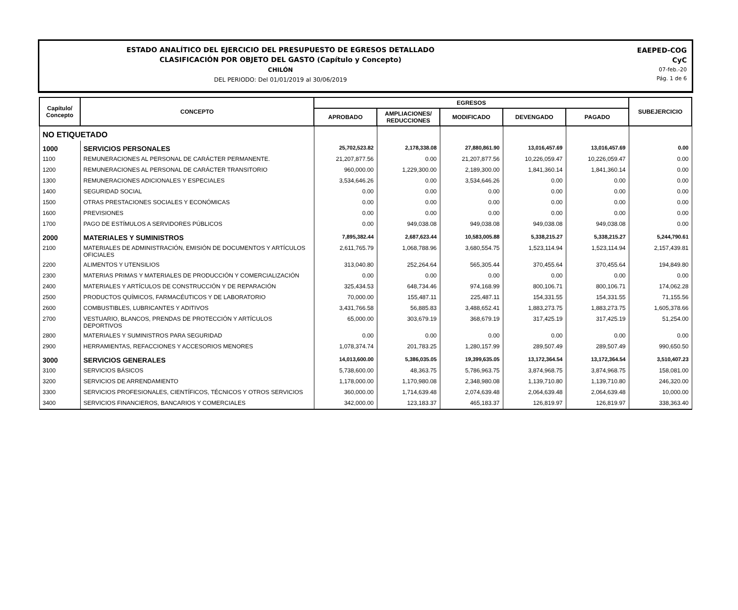ESTADO ANALÍTICO DEL EJERCICIO DEL PRESUPUESTO DE EGRESOS DETALLADO
CLASIFICACIÓN POR OBJETO DEL GASTO (Capítulo y Concepto)
CHILÓN
DEL PERIODO: Del 01/01/2019 al 30/06/2019
EAEPED-COG
CyC
07-feb.-20
Pág. 1 de 6
| Capítulo/ Concepto | CONCEPTO | EGRESOS | | | | | SUBEJERCICIO |
| --- | --- | --- | --- | --- | --- | --- | --- |
| | | APROBADO | AMPLIACIONES/ REDUCCIONES | MODIFICADO | DEVENGADO | PAGADO | |
| NO ETIQUETADO | | | | | | | |
| 1000 | SERVICIOS PERSONALES | 25,702,523.82 | 2,178,338.08 | 27,880,861.90 | 13,016,457.69 | 13,016,457.69 | 0.00 |
| 1100 | REMUNERACIONES AL PERSONAL DE CARÁCTER PERMANENTE. | 21,207,877.56 | 0.00 | 21,207,877.56 | 10,226,059.47 | 10,226,059.47 | 0.00 |
| 1200 | REMUNERACIONES AL PERSONAL DE CARÁCTER TRANSITORIO | 960,000.00 | 1,229,300.00 | 2,189,300.00 | 1,841,360.14 | 1,841,360.14 | 0.00 |
| 1300 | REMUNERACIONES ADICIONALES Y ESPECIALES | 3,534,646.26 | 0.00 | 3,534,646.26 | 0.00 | 0.00 | 0.00 |
| 1400 | SEGURIDAD SOCIAL | 0.00 | 0.00 | 0.00 | 0.00 | 0.00 | 0.00 |
| 1500 | OTRAS PRESTACIONES SOCIALES Y ECONÓMICAS | 0.00 | 0.00 | 0.00 | 0.00 | 0.00 | 0.00 |
| 1600 | PREVISIONES | 0.00 | 0.00 | 0.00 | 0.00 | 0.00 | 0.00 |
| 1700 | PAGO DE ESTÍMULOS A SERVIDORES PÚBLICOS | 0.00 | 949,038.08 | 949,038.08 | 949,038.08 | 949,038.08 | 0.00 |
| 2000 | MATERIALES Y SUMINISTROS | 7,895,382.44 | 2,687,623.44 | 10,583,005.88 | 5,338,215.27 | 5,338,215.27 | 5,244,790.61 |
| 2100 | MATERIALES DE ADMINISTRACIÓN, EMISIÓN DE DOCUMENTOS Y ARTÍCULOS OFICIALES | 2,611,765.79 | 1,068,788.96 | 3,680,554.75 | 1,523,114.94 | 1,523,114.94 | 2,157,439.81 |
| 2200 | ALIMENTOS Y UTENSILIOS | 313,040.80 | 252,264.64 | 565,305.44 | 370,455.64 | 370,455.64 | 194,849.80 |
| 2300 | MATERIAS PRIMAS Y MATERIALES DE PRODUCCIÓN Y COMERCIALIZACIÓN | 0.00 | 0.00 | 0.00 | 0.00 | 0.00 | 0.00 |
| 2400 | MATERIALES Y ARTÍCULOS DE CONSTRUCCIÓN Y DE REPARACIÓN | 325,434.53 | 648,734.46 | 974,168.99 | 800,106.71 | 800,106.71 | 174,062.28 |
| 2500 | PRODUCTOS QUÍMICOS, FARMACÉUTICOS Y DE LABORATORIO | 70,000.00 | 155,487.11 | 225,487.11 | 154,331.55 | 154,331.55 | 71,155.56 |
| 2600 | COMBUSTIBLES, LUBRICANTES Y ADITIVOS | 3,431,766.58 | 56,885.83 | 3,488,652.41 | 1,883,273.75 | 1,883,273.75 | 1,605,378.66 |
| 2700 | VESTUARIO, BLANCOS, PRENDAS DE PROTECCIÓN Y ARTÍCULOS DEPORTIVOS | 65,000.00 | 303,679.19 | 368,679.19 | 317,425.19 | 317,425.19 | 51,254.00 |
| 2800 | MATERIALES Y SUMINISTROS PARA SEGURIDAD | 0.00 | 0.00 | 0.00 | 0.00 | 0.00 | 0.00 |
| 2900 | HERRAMIENTAS, REFACCIONES Y ACCESORIOS MENORES | 1,078,374.74 | 201,783.25 | 1,280,157.99 | 289,507.49 | 289,507.49 | 990,650.50 |
| 3000 | SERVICIOS GENERALES | 14,013,600.00 | 5,386,035.05 | 19,399,635.05 | 13,172,364.54 | 13,172,364.54 | 3,510,407.23 |
| 3100 | SERVICIOS BÁSICOS | 5,738,600.00 | 48,363.75 | 5,786,963.75 | 3,874,968.75 | 3,874,968.75 | 158,081.00 |
| 3200 | SERVICIOS DE ARRENDAMIENTO | 1,178,000.00 | 1,170,980.08 | 2,348,980.08 | 1,139,710.80 | 1,139,710.80 | 246,320.00 |
| 3300 | SERVICIOS PROFESIONALES, CIENTÍFICOS, TÉCNICOS Y OTROS SERVICIOS | 360,000.00 | 1,714,639.48 | 2,074,639.48 | 2,064,639.48 | 2,064,639.48 | 10,000.00 |
| 3400 | SERVICIOS FINANCIEROS, BANCARIOS Y COMERCIALES | 342,000.00 | 123,183.37 | 465,183.37 | 126,819.97 | 126,819.97 | 338,363.40 |